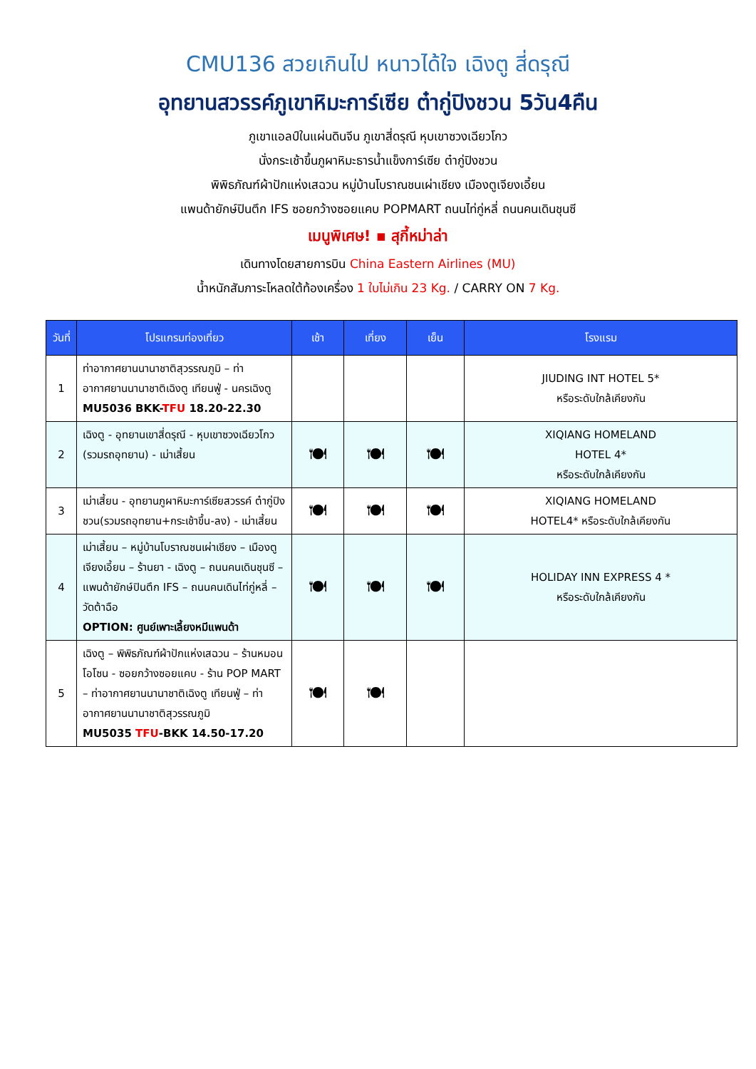CMU136 สวยเกินไป หนาวได้ใจ เฉิงตู สี่ดรุณี
อุทยานสวรรค์ภูเขาหิมะการ์เซีย ต๋ากู่ปิงชวน 5วัน4คืน
ภูเขาแอลป์ในแผ่นดินจีน ภูเขาสี่ดรุณี หุบเขาซวงเฉียวโกว
นั่งกระเช้าขึ้นภูผาหิมะธารน้ำแข็งการ์เซีย ต๋ากู่ปิงชวน
พิพิธภัณฑ์ผ้าปักแห่งเสฉวน หมู่บ้านโบราณชนเผ่าเชียง เมืองตูเจียงเอี้ยน
แพนด้ายักษ์ปินตึก IFS ซอยกว้างซอยแคบ POPMART ถนนไท่กู่หลี่ ถนนคนเดินชุนซี
เมนูพิเศษ! ▪ สุกี้หม่าล่า
เดินทางโดยสายการบิน China Eastern Airlines (MU)
น้ำหนักสัมภาระโหลดใต้ท้องเครื่อง 1 ใบไม่เกิน 23 Kg. / CARRY ON 7 Kg.
| วันที่ | โปรแกรมท่องเที่ยว | เช้า | เที่ยง | เย็น | โรงแรม |
| --- | --- | --- | --- | --- | --- |
| 1 | ท่าอากาศยานนานาชาติสุวรรณภูมิ – ท่าอากาศยานนานาชาติเฉิงตู เทียนฟู่ - นครเฉิงตู MU5036 BKK- TFU 18.20-22.30 | | | | JIUDING INT HOTEL 5* หรือระดับใกล้เคียงกัน |
| 2 | เฉิงตู - อุทยานเขาสี่ดรุณี - หุบเขาซวงเฉียวโกว (รวมรถอุทยาน) - เม่าเสี้ยน | 🍽 | 🍽 | 🍽 | XIQIANG HOMELAND HOTEL 4* หรือระดับใกล้เคียงกัน |
| 3 | เม่าเสี้ยน - อุทยานภูผาหิมะการ์เซียสวรรค์ ต๋ากู่ปิงชวน(รวมรถอุทยาน+กระเช้าขึ้น-ลง) - เม่าเสี้ยน | 🍽 | 🍽 | 🍽 | XIQIANG HOMELAND HOTEL4* หรือระดับใกล้เคียงกัน |
| 4 | เม่าเสี้ยน – หมู่บ้านโบราณชนเผ่าเชียง – เมืองตูเจียงเอี้ยน – ร้านยา - เฉิงตู – ถนนคนเดินชุนซี – แพนด้ายักษ์ปินตึก IFS – ถนนคนเดินไท่กู่หลี่ – วัดต้าฉือ OPTION: ศูนย์เพาะเลี้ยงหมีแพนด้า | 🍽 | 🍽 | 🍽 | HOLIDAY INN EXPRESS 4 * หรือระดับใกล้เคียงกัน |
| 5 | เฉิงตู – พิพิธภัณฑ์ผ้าปักแห่งเสฉวน – ร้านหมอนโอโซน - ซอยกว้างซอยแคบ - ร้าน POP MART – ท่าอากาศยานนานาชาติเฉิงตู เทียนฟู่ – ท่าอากาศยานนานาชาติสุวรรณภูมิ MU5035 TFU -BKK 14.50-17.20 | 🍽 | 🍽 | | |